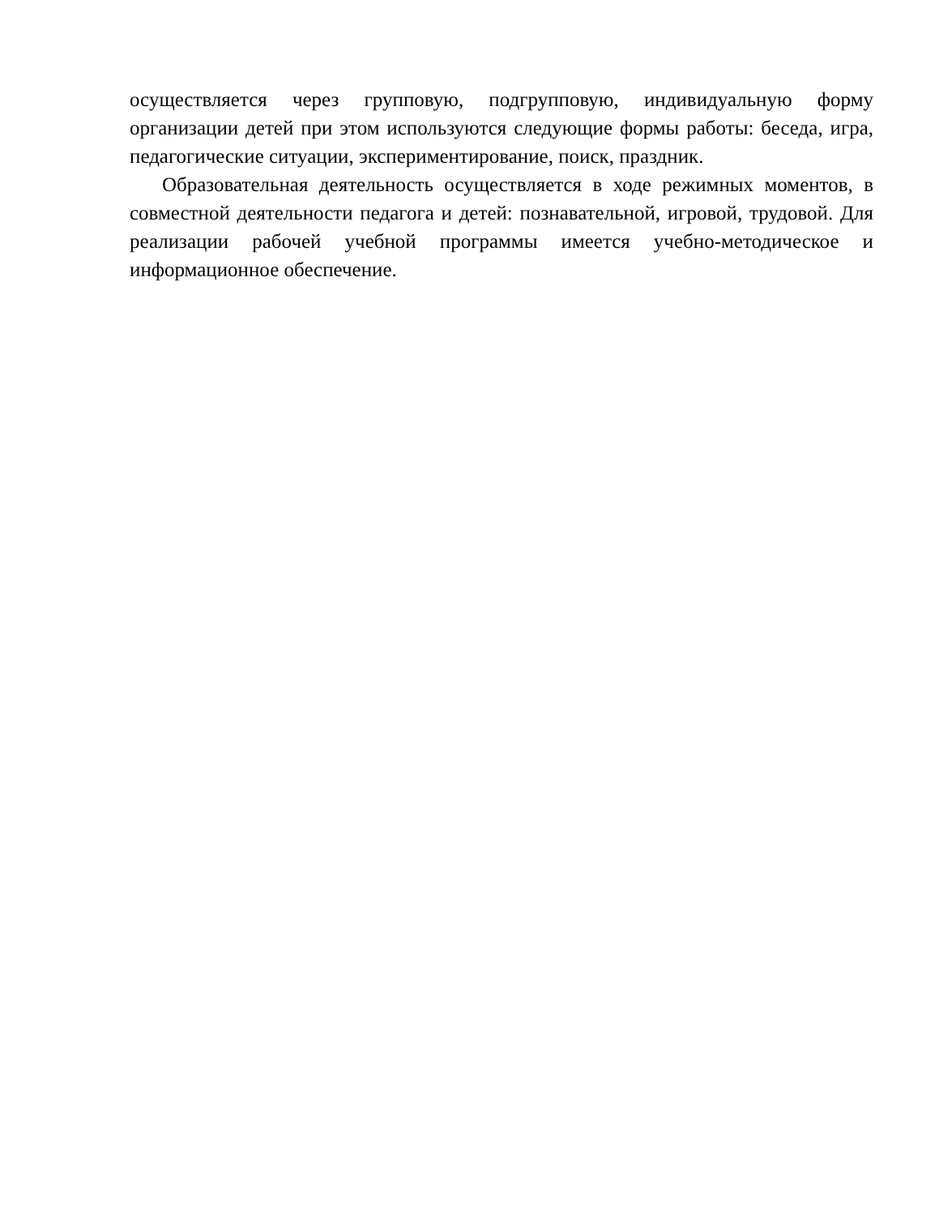осуществляется через групповую, подгрупповую, индивидуальную форму организации детей при этом используются следующие формы работы: беседа, игра, педагогические ситуации, экспериментирование, поиск, праздник.
Образовательная деятельность осуществляется в ходе режимных моментов, в совместной деятельности педагога и детей: познавательной, игровой, трудовой. Для реализации рабочей учебной программы имеется учебно-методическое и информационное обеспечение.